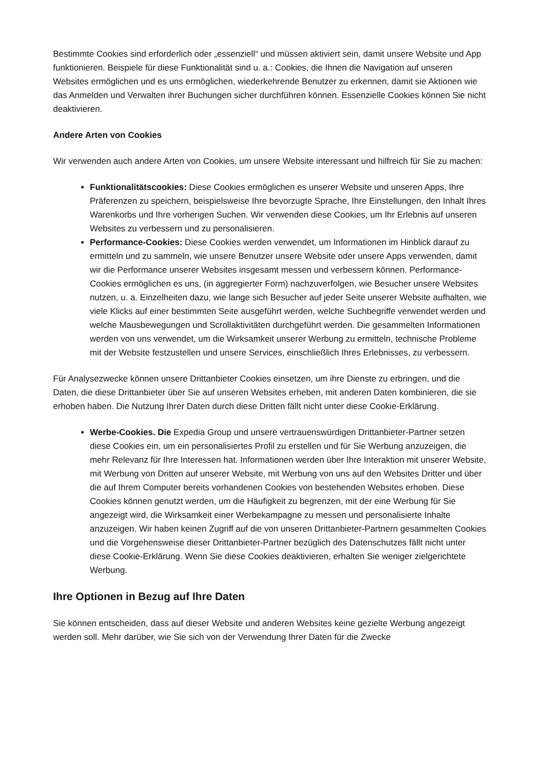Bestimmte Cookies sind erforderlich oder „essenziell“ und müssen aktiviert sein, damit unsere Website und App funktionieren. Beispiele für diese Funktionalität sind u. a.: Cookies, die Ihnen die Navigation auf unseren Websites ermöglichen und es uns ermöglichen, wiederkehrende Benutzer zu erkennen, damit sie Aktionen wie das Anmelden und Verwalten ihrer Buchungen sicher durchführen können. Essenzielle Cookies können Sie nicht deaktivieren.
Andere Arten von Cookies
Wir verwenden auch andere Arten von Cookies, um unsere Website interessant und hilfreich für Sie zu machen:
Funktionalitätscookies: Diese Cookies ermöglichen es unserer Website und unseren Apps, Ihre Präferenzen zu speichern, beispielsweise Ihre bevorzugte Sprache, Ihre Einstellungen, den Inhalt Ihres Warenkorbs und Ihre vorherigen Suchen. Wir verwenden diese Cookies, um Ihr Erlebnis auf unseren Websites zu verbessern und zu personalisieren.
Performance-Cookies: Diese Cookies werden verwendet, um Informationen im Hinblick darauf zu ermitteln und zu sammeln, wie unsere Benutzer unsere Website oder unsere Apps verwenden, damit wir die Performance unserer Websites insgesamt messen und verbessern können. Performance-Cookies ermöglichen es uns, (in aggregierter Form) nachzuverfolgen, wie Besucher unsere Websites nutzen, u. a. Einzelheiten dazu, wie lange sich Besucher auf jeder Seite unserer Website aufhalten, wie viele Klicks auf einer bestimmten Seite ausgeführt werden, welche Suchbegriffe verwendet werden und welche Mausbewegungen und Scrollaktivitäten durchgeführt werden. Die gesammelten Informationen werden von uns verwendet, um die Wirksamkeit unserer Werbung zu ermitteln, technische Probleme mit der Website festzustellen und unsere Services, einschließlich Ihres Erlebnisses, zu verbessern.
Für Analysezwecke können unsere Drittanbieter Cookies einsetzen, um ihre Dienste zu erbringen, und die Daten, die diese Drittanbieter über Sie auf unseren Websites erheben, mit anderen Daten kombinieren, die sie erhoben haben. Die Nutzung Ihrer Daten durch diese Dritten fällt nicht unter diese Cookie-Erklärung.
Werbe-Cookies. Die Expedia Group und unsere vertrauenswürdigen Drittanbieter-Partner setzen diese Cookies ein, um ein personalisiertes Profil zu erstellen und für Sie Werbung anzuzeigen, die mehr Relevanz für Ihre Interessen hat. Informationen werden über Ihre Interaktion mit unserer Website, mit Werbung von Dritten auf unserer Website, mit Werbung von uns auf den Websites Dritter und über die auf Ihrem Computer bereits vorhandenen Cookies von bestehenden Websites erhoben. Diese Cookies können genutzt werden, um die Häufigkeit zu begrenzen, mit der eine Werbung für Sie angezeigt wird, die Wirksamkeit einer Werbekampagne zu messen und personalisierte Inhalte anzuzeigen. Wir haben keinen Zugriff auf die von unseren Drittanbieter-Partnern gesammelten Cookies und die Vorgehensweise dieser Drittanbieter-Partner bezüglich des Datenschutzes fällt nicht unter diese Cookie-Erklärung. Wenn Sie diese Cookies deaktivieren, erhalten Sie weniger zielgerichtete Werbung.
Ihre Optionen in Bezug auf Ihre Daten
Sie können entscheiden, dass auf dieser Website und anderen Websites keine gezielte Werbung angezeigt werden soll. Mehr darüber, wie Sie sich von der Verwendung Ihrer Daten für die Zwecke